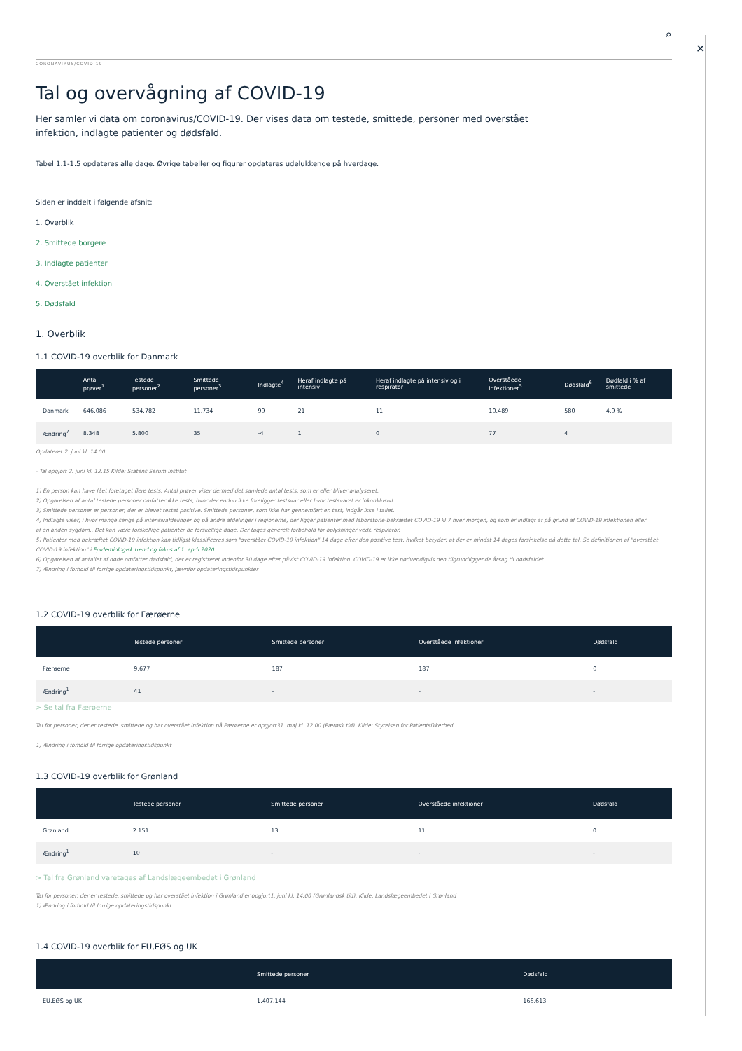✕
⌕
CORONAVIRUS/COVID-19
Tal og overvågning af COVID-19
Her samler vi data om coronavirus/COVID-19. Der vises data om testede, smittede, personer med overstået infektion, indlagte patienter og dødsfald.
Tabel 1.1-1.5 opdateres alle dage. Øvrige tabeller og figurer opdateres udelukkende på hverdage.
Siden er inddelt i følgende afsnit:
1. Overblik
2. Smittede borgere
3. Indlagte patienter
4. Overstået infektion
5. Dødsfald
1. Overblik
1.1 COVID-19 overblik for Danmark
| | Antal prøver<sup>1</sup> | Testede personer<sup>2</sup> | Smittede personer<sup>3</sup> | Indlagte<sup>4</sup> | Heraf indlagte på intensiv | Heraf indlagte på intensiv og i respirator | Overståede infektioner<sup>5</sup> | Dødsfald<sup>6</sup> | Dødfald i % af smittede |
| --- | --- | --- | --- | --- | --- | --- | --- | --- | --- |
| Danmark | 646.086 | 534.782 | 11.734 | 99 | 21 | 11 | 10.489 | 580 | 4,9 % |
| Ændring<sup>7</sup> | 8.348 | 5.800 | 35 | -4 | 1 | 0 | 77 | 4 | |
Opdateret 2. juni kl. 14:00
- Tal opgjort 2. juni kl. 12.15 Kilde: Statens Serum Institut
1) En person kan have fået foretaget flere tests. Antal prøver viser dermed det samlede antal tests, som er eller bliver analyseret.
2) Opgørelsen af antal testede personer omfatter ikke tests, hvor der endnu ikke foreligger testsvar eller hvor testsvaret er inkonklusivt.
3) Smittede personer er personer, der er blevet testet positive. Smittede personer, som ikke har gennemført en test, indgår ikke i tallet.
4) Indlagte viser, i hvor mange senge på intensivafdelinger og på andre afdelinger i regionerne, der ligger patienter med laboratorie-bekræftet COVID-19 kl 7 hver morgen, og som er indlagt af på grund af COVID-19 infektionen eller
af en anden sygdom.. Det kan være forskellige patienter de forskellige dage. Der tages generelt forbehold for oplysninger vedr. respirator.
5) Patienter med bekræftet COVID-19 infektion kan tidligst klassificeres som "overstået COVID-19 infektion" 14 dage efter den positive test, hvilket betyder, at der er mindst 14 dages forsinkelse på dette tal. Se definitionen af "overstået
COVID-19 infektion" i Epidemiologisk trend og fokus af 1. april 2020
6) Opgørelsen af antallet af døde omfatter dødsfald, der er registreret indenfor 30 dage efter påvist COVID-19 infektion. COVID-19 er ikke nødvendigvis den tilgrundliggende årsag til dødsfaldet.
7) Ændring i forhold til forrige opdateringstidspunkt, jævnfør opdateringstidspunkter
1.2 COVID-19 overblik for Færøerne
| | Testede personer | Smittede personer | Overståede infektioner | Dødsfald |
| --- | --- | --- | --- | --- |
| Færøerne | 9.677 | 187 | 187 | 0 |
| Ændring<sup>1</sup> | 41 | - | - | - |
> Se tal fra Færøerne
Tal for personer, der er testede, smittede og har overstået infektion på Færøerne er opgjort31. maj kl. 12:00 (Færøsk tid). Kilde: Styrelsen for Patientsikkerhed
1) Ændring i forhold til forrige opdateringstidspunkt
1.3 COVID-19 overblik for Grønland
| | Testede personer | Smittede personer | Overståede infektioner | Dødsfald |
| --- | --- | --- | --- | --- |
| Grønland | 2.151 | 13 | 11 | 0 |
| Ændring<sup>1</sup> | 10 | - | - | - |
> Tal fra Grønland varetages af Landslægeembedet i Grønland
Tal for personer, der er testede, smittede og har overstået infektion i Grønland er opgjort1. juni kl. 14:00 (Grønlandsk tid). Kilde: Landslægeembedet i Grønland
1) Ændring i forhold til forrige opdateringstidspunkt
1.4 COVID-19 overblik for EU,EØS og UK
| | Smittede personer | Dødsfald |
| --- | --- | --- |
| EU,EØS og UK | 1.407.144 | 166.613 |